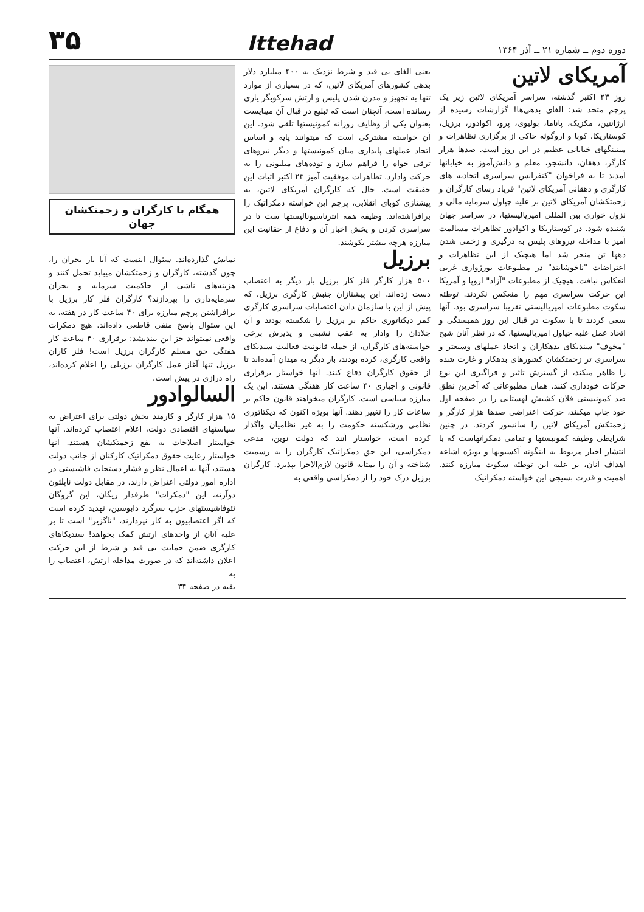دوره دوم ــ شماره ۲۱ ــ آذر ۱۳۶۴
Ittehad
۳۵
آمریکای لاتین
روز ۲۳ اکتبر گذشته، سراسر آمریکای لاتین زیر یک پرچم متحد شد: الغای بدهی‌ها! گزارشات رسیده از آرژانتین، مکزیک، پاناما، بولیوی، پرو، اکوادور، برزیل، کوستاریکا، کوبا و اروگوئه حاکی از برگزاری تظاهرات و میتینگهای خیابانی عظیم در این روز است. صدها هزار کارگر، دهقان، دانشجو، معلم و دانش‌آموز به خیابانها آمدند تا به فراخوان "کنفرانس سراسری اتحادیه های کارگری و دهقانی آمریکای لاتین" فریاد رسای کارگران و زحمتکشان آمریکای لاتین بر علیه چپاول سرمایه مالی و نزول خواری بین المللی امپریالیستها، در سراسر جهان شنیده شود. در کوستاریکا و اکوادور تظاهرات مسالمت آمیز با مداخله نیروهای پلیس به درگیری و زخمی شدن دهها تن منجر شد اما هیچیک از این تظاهرات و اعتراضات "ناخوشایند" در مطبوعات بورژوازی غربی انعکاس نیافت، هیچیک از مطبوعات "آزاد" اروپا و آمریکا این حرکت سراسری مهم را منعکس نکردند. توطئه سکوت مطبوعات امپریالیستی تقریبا سراسری بود. آنها سعی کردند تا با سکوت در قبال این روز همبستگی و اتحاد عمل علیه چپاول امپریالیستها، که در نظر آنان شبح "مخوف" سندیکای بدهکاران و اتحاد عملهای وسیعتر و سراسری تر زحمتکشان کشورهای بدهکار و غارت شده را ظاهر میکند، از گسترش تاثیر و فراگیری این نوع حرکات خودداری کنند. همان مطبوعاتی که آخرین نطق ضد کمونیستی فلان کشیش لهستانی را در صفحه اول خود چاپ میکنند، حرکت اعتراضی صدها هزار کارگر و زحمتکش آمریکای لاتین را سانسور کردند. در چنین شرایطی وظیفه کمونیستها و تمامی دمکراتهاست که با انتشار اخبار مربوط به اینگونه آکسیونها و بویژه اشاعه اهداف آنان، بر علیه این توطئه سکوت مبارزه کنند. اهمیت و قدرت بسیجی این خواسته دمکراتیک
یعنی الغای بی قید و شرط نزدیک به ۴۰۰ میلیارد دلار بدهی کشورهای آمریکای لاتین، که در بسیاری از موارد تنها به تجهیز و مدرن شدن پلیس و ارتش سرکوبگر یاری رسانده است، آنچنان است که تبلیغ در قبال آن میبایست بعنوان یکی از وظایف روزانه کمونیستها تلقی شود. این آن خواسته مشترکی است که میتوانند پایه و اساس اتحاد عملهای پایداری میان کمونیستها و دیگر نیروهای ترقی خواه را فراهم سازد و توده‌های میلیونی را به حرکت وادارد. تظاهرات موفقیت آمیز ۲۳ اکتبر اثبات این حقیقت است. حال که کارگران آمریکای لاتین، به پیشتازی کوبای انقلابی، پرچم این خواسته دمکراتیک را برافراشته‌اند. وظیفه همه انترناسیونالیستها ست تا در سراسری کردن و پخش اخبار آن و دفاع از حقانیت این مبارزه هرچه بیشتر بکوشند.
برزیل
۵۰۰ هزار کارگر فلز کار برزیل بار دیگر به اعتصاب دست زده‌اند. این پیشتازان جنبش کارگری برزیل، که پیش از این با سازمان دادن اعتصابات سراسری کارگری کمر دیکتاتوری حاکم بر برزیل را شکسته بودند و آن جلادان را وادار به عقب نشینی و پذیرش برخی خواسته‌های کارگران، از جمله قانونیت فعالیت سندیکای واقعی کارگری، کرده بودند، بار دیگر به میدان آمده‌اند تا از حقوق کارگران دفاع کنند. آنها خواستار برقراری قانونی و اجباری ۴۰ ساعت کار هفتگی هستند. این یک مبارزه سیاسی است. کارگران میخواهند قانون حاکم بر ساعات کار را تغییر دهند. آنها بویژه اکنون که دیکتاتوری نظامی ورشکسته حکومت را به غیر نظامیان واگذار کرده است، خواستار آنند که دولت نوین، مدعی دمکراسی، این حق دمکراتیک کارگران را به رسمیت شناخته و آن را بمثابه قانون لازم‌الاجرا بپذیرد. کارگران برزیل درک خود را از دمکراسی واقعی به
همگام با کارگران و زحمتکشان جهان
نمایش گذارده‌اند. سئوال اینست که آیا بار بحران را، چون گذشته، کارگران و زحمتکشان میباید تحمل کنند و هزینه‌های ناشی از حاکمیت سرمایه و بحران سرمایه‌داری را بپردازند؟ کارگران فلز کار برزیل با برافراشتن پرچم مبارزه برای ۴۰ ساعت کار در هفته، به این سئوال پاسخ منفی قاطعی داده‌اند. هیچ دمکرات واقعی نمیتواند جز این بیندیشد: برقراری ۴۰ ساعت کار هفتگی حق مسلم کارگران برزیل است! فلز کاران برزیل تنها آغاز عمل کارگران برزیلی را اعلام کرده‌اند، راه درازی در پیش است.
السالوادور
۱۵ هزار کارگر و کارمند بخش دولتی برای اعتراض به سیاستهای اقتصادی دولت، اعلام اعتصاب کرده‌اند. آنها خواستار اصلاحات به نفع زحمتکشان هستند. آنها خواستار رعایت حقوق دمکراتیک کارکنان از جانب دولت هستند، آنها به اعمال نظر و فشار دستجات فاشیستی در اداره امور دولتی اعتراض دارند. در مقابل دولت ناپلئون دوآرته، این "دمکرات" طرفدار ریگان، این گروگان نئوفاشیستهای حزب سرگرد دابوسین، تهدید کرده است که اگر اعتصابیون به کار نپردازند، "ناگزیر" است تا بر علیه آنان از واحدهای ارتش کمک بخواهد! سندیکاهای کارگری ضمن حمایت بی قید و شرط از این حرکت اعلان داشته‌اند که در صورت مداخله ارتش، اعتصاب را به
بقیه در صفحه ۳۴